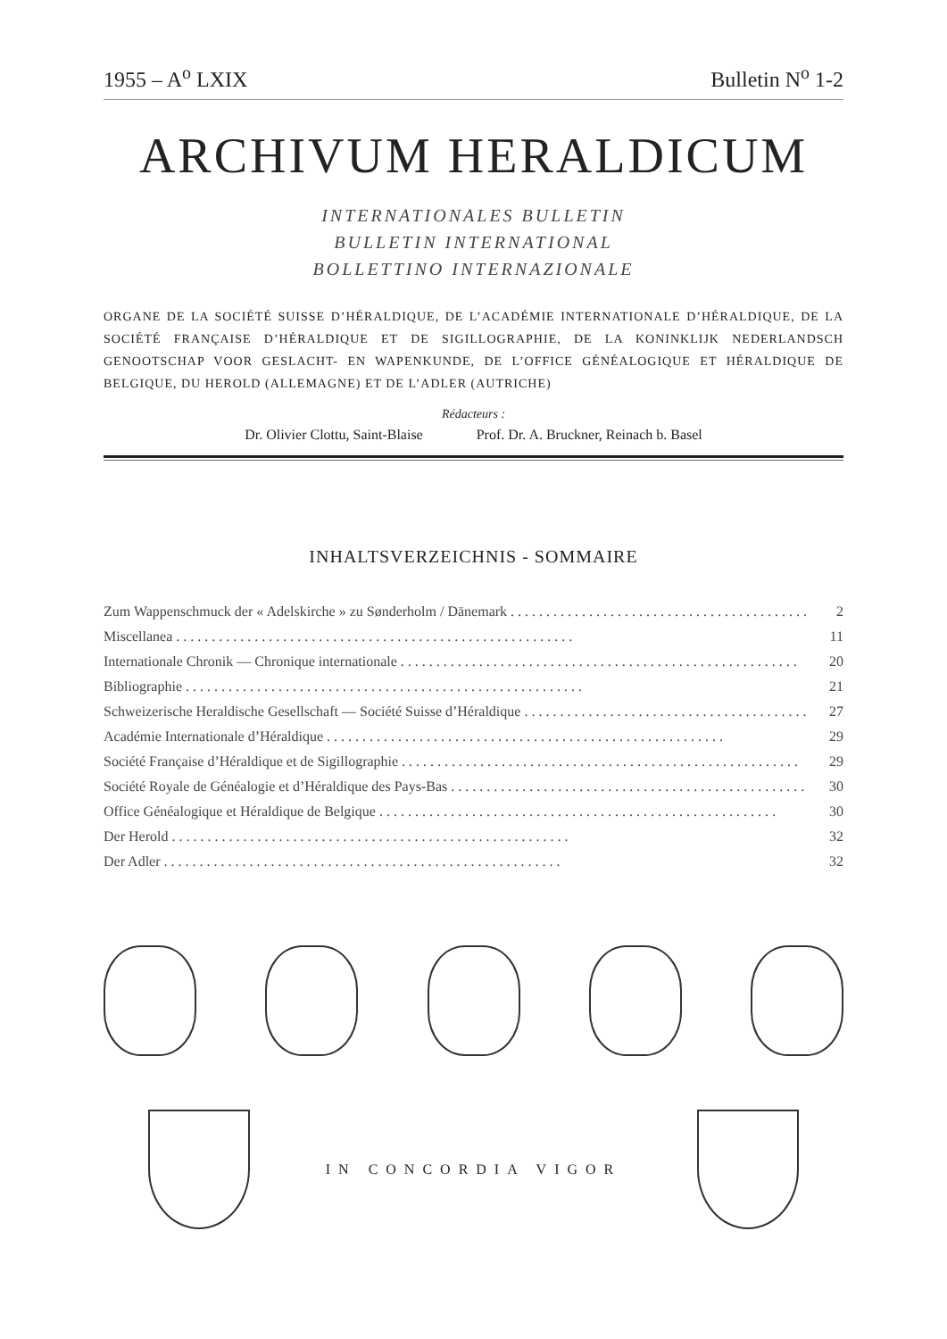1955 – A<sup>o</sup> LXIX Bulletin N<sup>o</sup> 1-2
ARCHIVUM HERALDICUM
INTERNATIONALES BULLETIN
BULLETIN INTERNATIONAL
BOLLETTINO INTERNAZIONALE
ORGANE DE LA SOCIÉTÉ SUISSE D’HÉRALDIQUE, DE L’ACADÉMIE INTERNATIONALE D’HÉRALDIQUE, DE LA SOCIÉTÉ FRANÇAISE D’HÉRALDIQUE ET DE SIGILLOGRAPHIE, DE LA KONINKLIJK NEDERLANDSCH GENOOTSCHAP VOOR GESLACHT- EN WAPENKUNDE, DE L’OFFICE GÉNÉALOGIQUE ET HÉRALDIQUE DE BELGIQUE, DU HEROLD (ALLEMAGNE) ET DE L’ADLER (AUTRICHE)
Rédacteurs :
Dr. Olivier Clottu, Saint-Blaise Prof. Dr. A. Bruckner, Reinach b. Basel
INHALTSVERZEICHNIS - SOMMAIRE
Zum Wappenschmuck der « Adelskirche » zu Sønderholm / Dänemark 2
Miscellanea 11
Internationale Chronik — Chronique internationale 20
Bibliographie 21
Schweizerische Heraldische Gesellschaft — Société Suisse d’Héraldique 27
Académie Internationale d’Héraldique 29
Société Française d’Héraldique et de Sigillographie 29
Société Royale de Généalogie et d’Héraldique des Pays-Bas 30
Office Généalogique et Héraldique de Belgique 30
Der Herold 32
Der Adler 32
IN CONCORDIA VIGOR